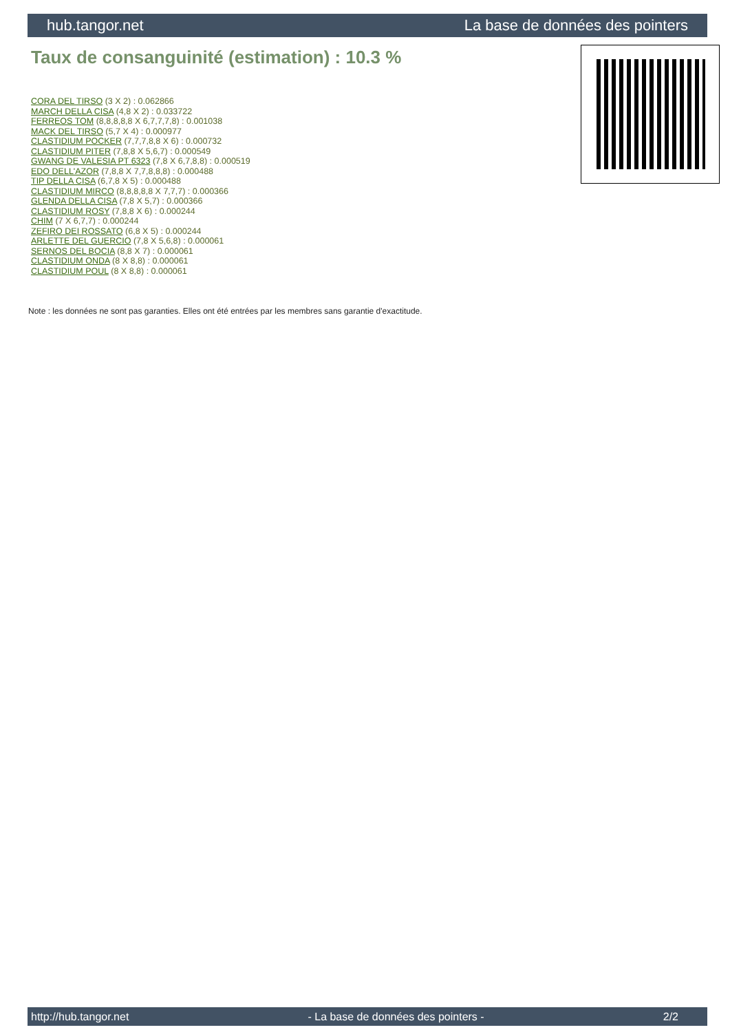hub.tangor.net La base de données des pointers
Taux de consanguinité (estimation) : 10.3 %
CORA DEL TIRSO (3 X 2) : 0.062866
MARCH DELLA CISA (4,8 X 2) : 0.033722
FERREOS TOM (8,8,8,8,8 X 6,7,7,7,8) : 0.001038
MACK DEL TIRSO (5,7 X 4) : 0.000977
CLASTIDIUM POCKER (7,7,7,8,8 X 6) : 0.000732
CLASTIDIUM PITER (7,8,8 X 5,6,7) : 0.000549
GWANG DE VALESIA PT 6323 (7,8 X 6,7,8,8) : 0.000519
EDO DELL'AZOR (7,8,8 X 7,7,8,8,8) : 0.000488
TIP DELLA CISA (6,7,8 X 5) : 0.000488
CLASTIDIUM MIRCO (8,8,8,8,8 X 7,7,7) : 0.000366
GLENDA DELLA CISA (7,8 X 5,7) : 0.000366
CLASTIDIUM ROSY (7,8,8 X 6) : 0.000244
CHIM (7 X 6,7,7) : 0.000244
ZEFIRO DEI ROSSATO (6,8 X 5) : 0.000244
ARLETTE DEL GUERCIO (7,8 X 5,6,8) : 0.000061
SERNOS DEL BOCIA (8,8 X 7) : 0.000061
CLASTIDIUM ONDA (8 X 8,8) : 0.000061
CLASTIDIUM POUL (8 X 8,8) : 0.000061
Note : les données ne sont pas garanties. Elles ont été entrées par les membres sans garantie d'exactitude.
http://hub.tangor.net - La base de données des pointers - 2/2